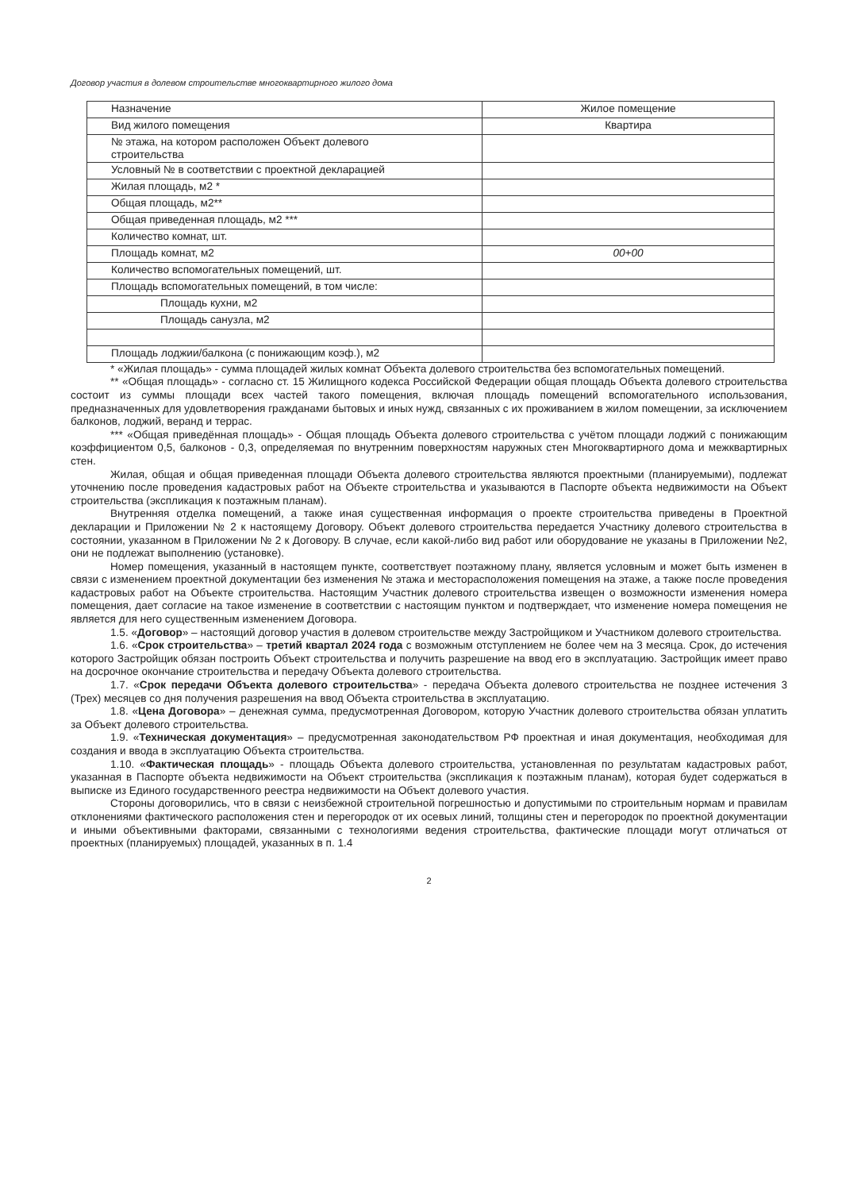Договор участия в долевом строительстве многоквартирного жилого дома
| Назначение | Жилое помещение |
| Вид жилого помещения | Квартира |
| № этажа, на котором расположен Объект долевого строительства | |
| Условный № в соответствии с проектной декларацией | |
| Жилая площадь, м2 * | |
| Общая площадь, м2** | |
| Общая приведенная площадь, м2 *** | |
| Количество комнат, шт. | |
| Площадь комнат, м2 | 00+00 |
| Количество вспомогательных помещений, шт. | |
| Площадь вспомогательных помещений, в том числе: | |
| Площадь кухни, м2 | |
| Площадь санузла, м2 | |
| Площадь лоджии/балкона (с понижающим коэф.), м2 | |
* «Жилая площадь» - сумма площадей жилых комнат Объекта долевого строительства без вспомогательных помещений.
** «Общая площадь» - согласно ст. 15 Жилищного кодекса Российской Федерации общая площадь Объекта долевого строительства состоит из суммы площади всех частей такого помещения, включая площадь помещений вспомогательного использования, предназначенных для удовлетворения гражданами бытовых и иных нужд, связанных с их проживанием в жилом помещении, за исключением балконов, лоджий, веранд и террас.
*** «Общая приведённая площадь» - Общая площадь Объекта долевого строительства с учётом площади лоджий с понижающим коэффициентом 0,5, балконов - 0,3, определяемая по внутренним поверхностям наружных стен Многоквартирного дома и межквартирных стен.
Жилая, общая и общая приведенная площади Объекта долевого строительства являются проектными (планируемыми), подлежат уточнению после проведения кадастровых работ на Объекте строительства и указываются в Паспорте объекта недвижимости на Объект строительства (экспликация к поэтажным планам).
Внутренняя отделка помещений, а также иная существенная информация о проекте строительства приведены в Проектной декларации и Приложении № 2 к настоящему Договору. Объект долевого строительства передается Участнику долевого строительства в состоянии, указанном в Приложении № 2 к Договору. В случае, если какой-либо вид работ или оборудование не указаны в Приложении №2, они не подлежат выполнению (установке).
Номер помещения, указанный в настоящем пункте, соответствует поэтажному плану, является условным и может быть изменен в связи с изменением проектной документации без изменения № этажа и месторасположения помещения на этаже, а также после проведения кадастровых работ на Объекте строительства. Настоящим Участник долевого строительства извещен о возможности изменения номера помещения, дает согласие на такое изменение в соответствии с настоящим пунктом и подтверждает, что изменение номера помещения не является для него существенным изменением Договора.
1.5. «Договор» – настоящий договор участия в долевом строительстве между Застройщиком и Участником долевого строительства.
1.6. «Срок строительства» – третий квартал 2024 года с возможным отступлением не более чем на 3 месяца. Срок, до истечения которого Застройщик обязан построить Объект строительства и получить разрешение на ввод его в эксплуатацию. Застройщик имеет право на досрочное окончание строительства и передачу Объекта долевого строительства.
1.7. «Срок передачи Объекта долевого строительства» - передача Объекта долевого строительства не позднее истечения 3 (Трех) месяцев со дня получения разрешения на ввод Объекта строительства в эксплуатацию.
1.8. «Цена Договора» – денежная сумма, предусмотренная Договором, которую Участник долевого строительства обязан уплатить за Объект долевого строительства.
1.9. «Техническая документация» – предусмотренная законодательством РФ проектная и иная документация, необходимая для создания и ввода в эксплуатацию Объекта строительства.
1.10. «Фактическая площадь» - площадь Объекта долевого строительства, установленная по результатам кадастровых работ, указанная в Паспорте объекта недвижимости на Объект строительства (экспликация к поэтажным планам), которая будет содержаться в выписке из Единого государственного реестра недвижимости на Объект долевого участия.
Стороны договорились, что в связи с неизбежной строительной погрешностью и допустимыми по строительным нормам и правилам отклонениями фактического расположения стен и перегородок от их осевых линий, толщины стен и перегородок по проектной документации и иными объективными факторами, связанными с технологиями ведения строительства, фактические площади могут отличаться от проектных (планируемых) площадей, указанных в п. 1.4
2